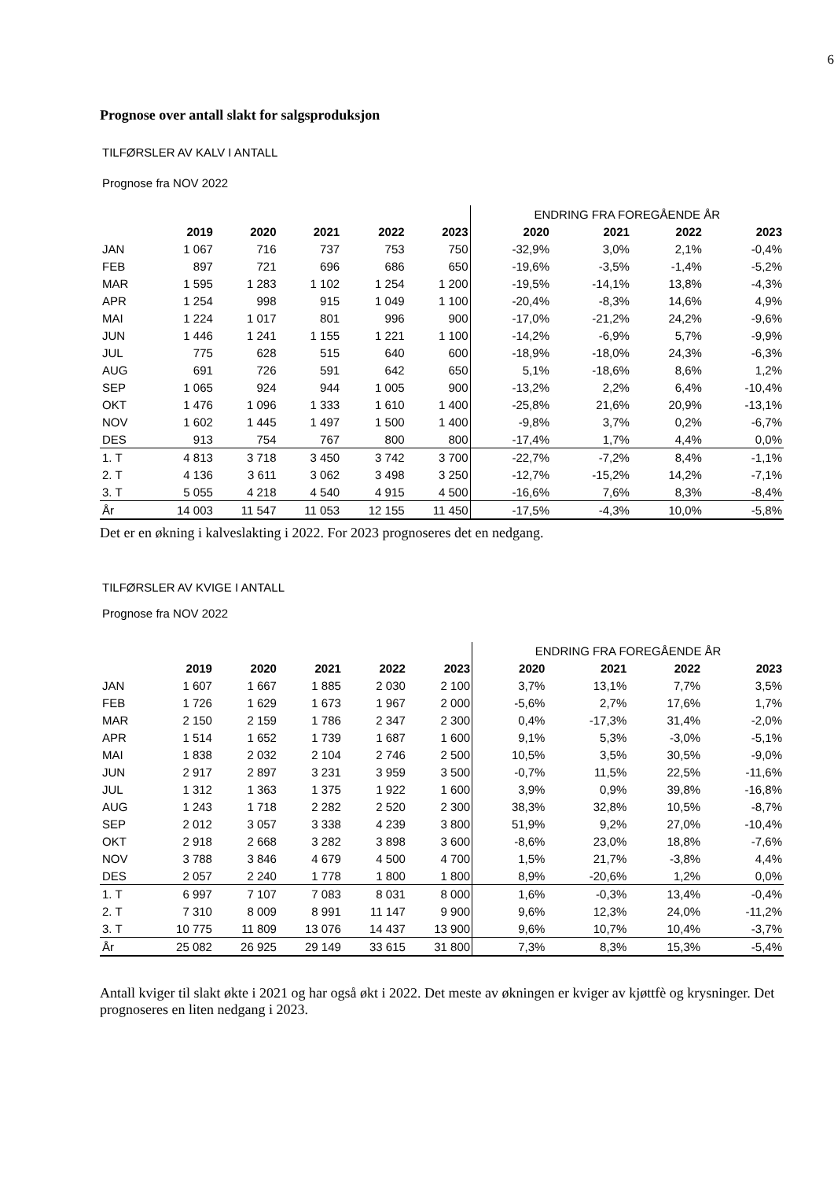6
Prognose over antall slakt for salgsproduksjon
TILFØRSLER AV KALV I ANTALL
Prognose fra NOV 2022
| | | | | | | ENDRING FRA FOREGÅENDE ÅR | | | |
| | 2019 | 2020 | 2021 | 2022 | 2023 | 2020 | 2021 | 2022 | 2023 |
| JAN | 1 067 | 716 | 737 | 753 | 750 | -32,9% | 3,0% | 2,1% | -0,4% |
| FEB | 897 | 721 | 696 | 686 | 650 | -19,6% | -3,5% | -1,4% | -5,2% |
| MAR | 1 595 | 1 283 | 1 102 | 1 254 | 1 200 | -19,5% | -14,1% | 13,8% | -4,3% |
| APR | 1 254 | 998 | 915 | 1 049 | 1 100 | -20,4% | -8,3% | 14,6% | 4,9% |
| MAI | 1 224 | 1 017 | 801 | 996 | 900 | -17,0% | -21,2% | 24,2% | -9,6% |
| JUN | 1 446 | 1 241 | 1 155 | 1 221 | 1 100 | -14,2% | -6,9% | 5,7% | -9,9% |
| JUL | 775 | 628 | 515 | 640 | 600 | -18,9% | -18,0% | 24,3% | -6,3% |
| AUG | 691 | 726 | 591 | 642 | 650 | 5,1% | -18,6% | 8,6% | 1,2% |
| SEP | 1 065 | 924 | 944 | 1 005 | 900 | -13,2% | 2,2% | 6,4% | -10,4% |
| OKT | 1 476 | 1 096 | 1 333 | 1 610 | 1 400 | -25,8% | 21,6% | 20,9% | -13,1% |
| NOV | 1 602 | 1 445 | 1 497 | 1 500 | 1 400 | -9,8% | 3,7% | 0,2% | -6,7% |
| DES | 913 | 754 | 767 | 800 | 800 | -17,4% | 1,7% | 4,4% | 0,0% |
| 1. T | 4 813 | 3 718 | 3 450 | 3 742 | 3 700 | -22,7% | -7,2% | 8,4% | -1,1% |
| 2. T | 4 136 | 3 611 | 3 062 | 3 498 | 3 250 | -12,7% | -15,2% | 14,2% | -7,1% |
| 3. T | 5 055 | 4 218 | 4 540 | 4 915 | 4 500 | -16,6% | 7,6% | 8,3% | -8,4% |
| År | 14 003 | 11 547 | 11 053 | 12 155 | 11 450 | -17,5% | -4,3% | 10,0% | -5,8% |
Det er en økning i kalveslakting i 2022. For 2023 prognoseres det en nedgang.
TILFØRSLER AV KVIGE I ANTALL
Prognose fra NOV 2022
| | | | | | | ENDRING FRA FOREGÅENDE ÅR | | | |
| | 2019 | 2020 | 2021 | 2022 | 2023 | 2020 | 2021 | 2022 | 2023 |
| JAN | 1 607 | 1 667 | 1 885 | 2 030 | 2 100 | 3,7% | 13,1% | 7,7% | 3,5% |
| FEB | 1 726 | 1 629 | 1 673 | 1 967 | 2 000 | -5,6% | 2,7% | 17,6% | 1,7% |
| MAR | 2 150 | 2 159 | 1 786 | 2 347 | 2 300 | 0,4% | -17,3% | 31,4% | -2,0% |
| APR | 1 514 | 1 652 | 1 739 | 1 687 | 1 600 | 9,1% | 5,3% | -3,0% | -5,1% |
| MAI | 1 838 | 2 032 | 2 104 | 2 746 | 2 500 | 10,5% | 3,5% | 30,5% | -9,0% |
| JUN | 2 917 | 2 897 | 3 231 | 3 959 | 3 500 | -0,7% | 11,5% | 22,5% | -11,6% |
| JUL | 1 312 | 1 363 | 1 375 | 1 922 | 1 600 | 3,9% | 0,9% | 39,8% | -16,8% |
| AUG | 1 243 | 1 718 | 2 282 | 2 520 | 2 300 | 38,3% | 32,8% | 10,5% | -8,7% |
| SEP | 2 012 | 3 057 | 3 338 | 4 239 | 3 800 | 51,9% | 9,2% | 27,0% | -10,4% |
| OKT | 2 918 | 2 668 | 3 282 | 3 898 | 3 600 | -8,6% | 23,0% | 18,8% | -7,6% |
| NOV | 3 788 | 3 846 | 4 679 | 4 500 | 4 700 | 1,5% | 21,7% | -3,8% | 4,4% |
| DES | 2 057 | 2 240 | 1 778 | 1 800 | 1 800 | 8,9% | -20,6% | 1,2% | 0,0% |
| 1. T | 6 997 | 7 107 | 7 083 | 8 031 | 8 000 | 1,6% | -0,3% | 13,4% | -0,4% |
| 2. T | 7 310 | 8 009 | 8 991 | 11 147 | 9 900 | 9,6% | 12,3% | 24,0% | -11,2% |
| 3. T | 10 775 | 11 809 | 13 076 | 14 437 | 13 900 | 9,6% | 10,7% | 10,4% | -3,7% |
| År | 25 082 | 26 925 | 29 149 | 33 615 | 31 800 | 7,3% | 8,3% | 15,3% | -5,4% |
Antall kviger til slakt økte i 2021 og har også økt i 2022. Det meste av økningen er kviger av kjøttfè og krysninger. Det prognoseres en liten nedgang i 2023.